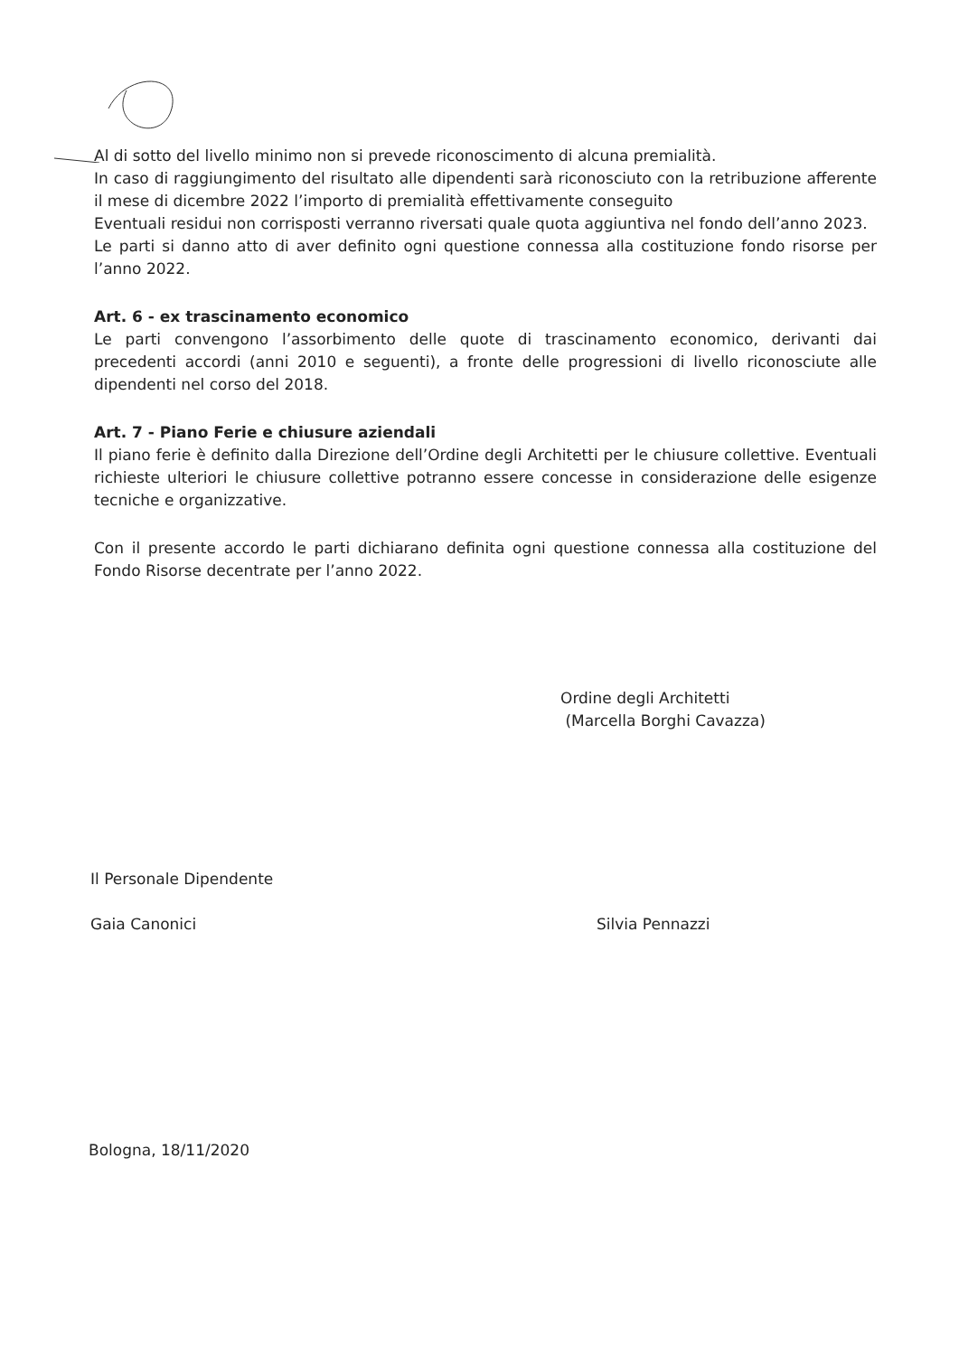Al di sotto del livello minimo non si prevede riconoscimento di alcuna premialità.
In caso di raggiungimento del risultato alle dipendenti sarà riconosciuto con la retribuzione afferente il mese di dicembre 2022 l’importo di premialità effettivamente conseguito
Eventuali residui non corrisposti verranno riversati quale quota aggiuntiva nel fondo dell’anno 2023.
Le parti si danno atto di aver definito ogni questione connessa alla costituzione fondo risorse per l’anno 2022.
Art. 6 - ex trascinamento economico
Le parti convengono l’assorbimento delle quote di trascinamento economico, derivanti dai precedenti accordi (anni 2010 e seguenti), a fronte delle progressioni di livello riconosciute alle dipendenti nel corso del 2018.
Art. 7 - Piano Ferie e chiusure aziendali
Il piano ferie è definito dalla Direzione dell’Ordine degli Architetti per le chiusure collettive. Eventuali richieste ulteriori le chiusure collettive potranno essere concesse in considerazione delle esigenze tecniche e organizzative.
Con il presente accordo le parti dichiarano definita ogni questione connessa alla costituzione del Fondo Risorse decentrate per l’anno 2022.
Ordine degli Architetti
(Marcella Borghi Cavazza)
Il Personale Dipendente
Gaia Canonici
Silvia Pennazzi
Bologna, 18/11/2020